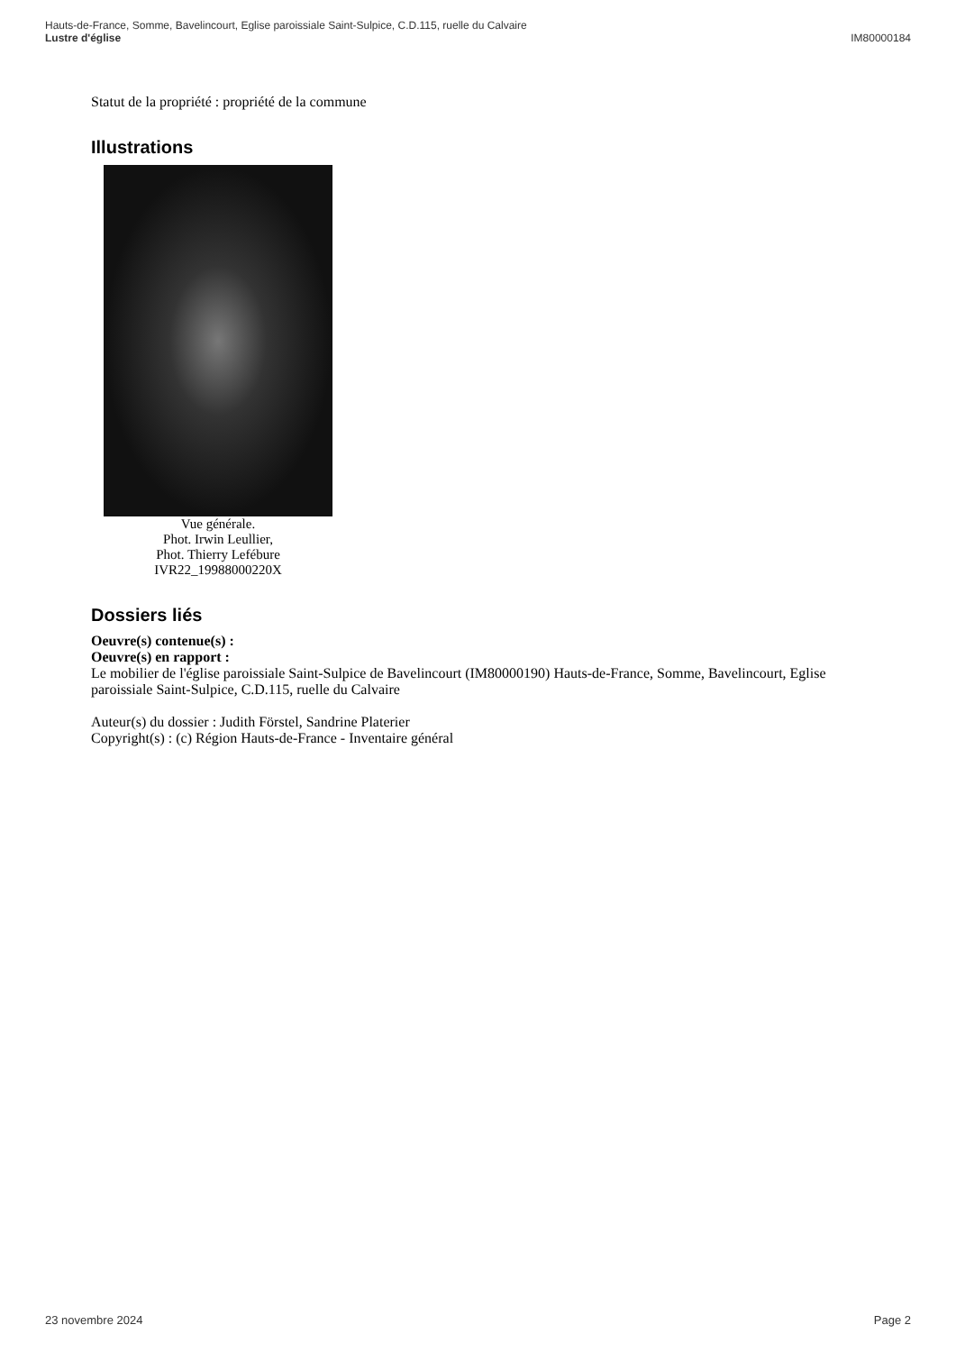Hauts-de-France, Somme, Bavelincourt, Eglise paroissiale Saint-Sulpice, C.D.115, ruelle du Calvaire
Lustre d'église IM80000184
Statut de la propriété : propriété de la commune
Illustrations
Vue générale.
Phot. Irwin Leullier,
Phot. Thierry Lefébure
IVR22_19988000220X
Dossiers liés
Oeuvre(s) contenue(s) :
Oeuvre(s) en rapport :
Le mobilier de l'église paroissiale Saint-Sulpice de Bavelincourt (IM80000190) Hauts-de-France, Somme, Bavelincourt, Eglise paroissiale Saint-Sulpice, C.D.115, ruelle du Calvaire
Auteur(s) du dossier : Judith Förstel, Sandrine Platerier
Copyright(s) : (c) Région Hauts-de-France - Inventaire général
23 novembre 2024 Page 2